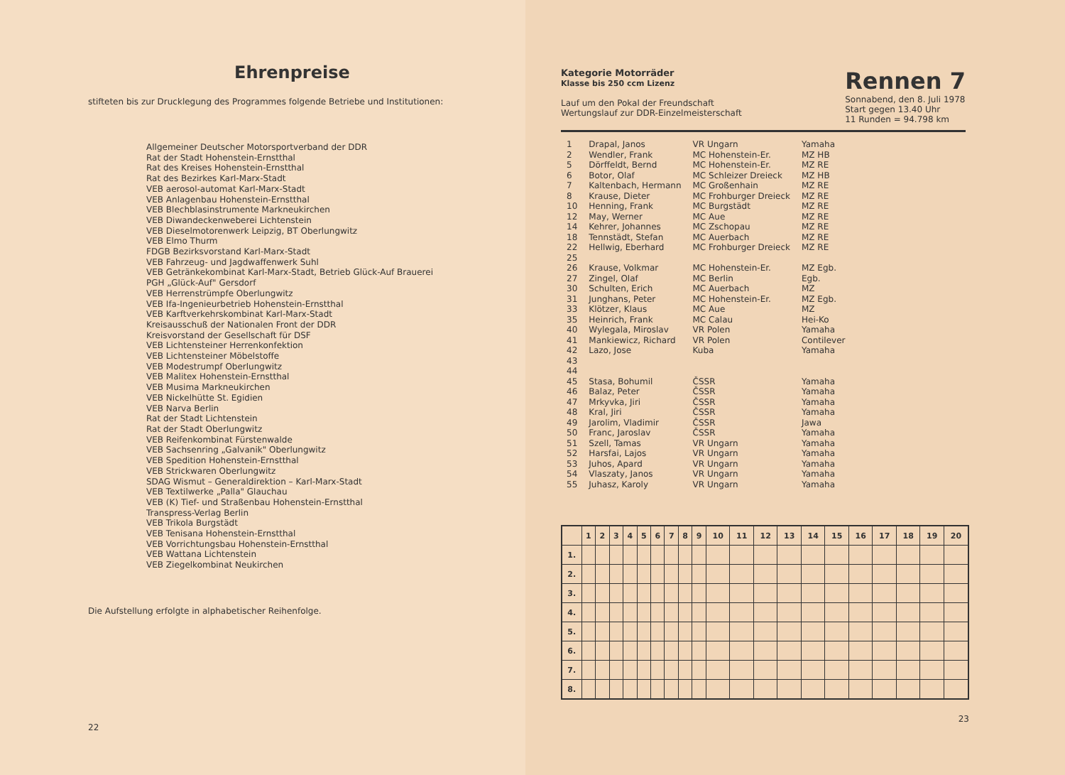Ehrenpreise
stifteten bis zur Drucklegung des Programmes folgende Betriebe und Institutionen:
Allgemeiner Deutscher Motorsportverband der DDR
Rat der Stadt Hohenstein-Ernstthal
Rat des Kreises Hohenstein-Ernstthal
Rat des Bezirkes Karl-Marx-Stadt
VEB aerosol-automat Karl-Marx-Stadt
VEB Anlagenbau Hohenstein-Ernstthal
VEB Blechblasinstrumente Markneukirchen
VEB Diwandeckenweberei Lichtenstein
VEB Dieselmotorenwerk Leipzig, BT Oberlungwitz
VEB Elmo Thurm
FDGB Bezirksvorstand Karl-Marx-Stadt
VEB Fahrzeug- und Jagdwaffenwerk Suhl
VEB Getränkekombinat Karl-Marx-Stadt, Betrieb Glück-Auf Brauerei
PGH „Glück-Auf" Gersdorf
VEB Herrenstrümpfe Oberlungwitz
VEB Ifa-Ingenieurbetrieb Hohenstein-Ernstthal
VEB Karftverkehrskombinat Karl-Marx-Stadt
Kreisausschuß der Nationalen Front der DDR
Kreisvorstand der Gesellschaft für DSF
VEB Lichtensteiner Herrenkonfektion
VEB Lichtensteiner Möbelstoffe
VEB Modestrumpf Oberlungwitz
VEB Malitex Hohenstein-Ernstthal
VEB Musima Markneukirchen
VEB Nickelhütte St. Egidien
VEB Narva Berlin
Rat der Stadt Lichtenstein
Rat der Stadt Oberlungwitz
VEB Reifenkombinat Fürstenwalde
VEB Sachsenring „Galvanik" Oberlungwitz
VEB Spedition Hohenstein-Ernstthal
VEB Strickwaren Oberlungwitz
SDAG Wismut – Generaldirektion – Karl-Marx-Stadt
VEB Textilwerke „Palla" Glauchau
VEB (K) Tief- und Straßenbau Hohenstein-Ernstthal
Transpress-Verlag Berlin
VEB Trikola Burgstädt
VEB Tenisana Hohenstein-Ernstthal
VEB Vorrichtungsbau Hohenstein-Ernstthal
VEB Wattana Lichtenstein
VEB Ziegelkombinat Neukirchen
Die Aufstellung erfolgte in alphabetischer Reihenfolge.
22
Kategorie Motorräder
Klasse bis 250 ccm Lizenz
Lauf um den Pokal der Freundschaft
Wertungslauf zur DDR-Einzelmeisterschaft
Rennen 7
Sonnabend, den 8. Juli 1978
Start gegen 13.40 Uhr
11 Runden = 94.798 km
| 1 | Drapal, Janos | VR Ungarn | Yamaha |
| 2 | Wendler, Frank | MC Hohenstein-Er. | MZ HB |
| 5 | Dörffeldt, Bernd | MC Hohenstein-Er. | MZ RE |
| 6 | Botor, Olaf | MC Schleizer Dreieck | MZ HB |
| 7 | Kaltenbach, Hermann | MC Großenhain | MZ RE |
| 8 | Krause, Dieter | MC Frohburger Dreieck | MZ RE |
| 10 | Henning, Frank | MC Burgstädt | MZ RE |
| 12 | May, Werner | MC Aue | MZ RE |
| 14 | Kehrer, Johannes | MC Zschopau | MZ RE |
| 18 | Tennstädt, Stefan | MC Auerbach | MZ RE |
| 22 | Hellwig, Eberhard | MC Frohburger Dreieck | MZ RE |
| 25 | | | |
| 26 | Krause, Volkmar | MC Hohenstein-Er. | MZ Egb. |
| 27 | Zingel, Olaf | MC Berlin | Egb. |
| 30 | Schulten, Erich | MC Auerbach | MZ |
| 31 | Junghans, Peter | MC Hohenstein-Er. | MZ Egb. |
| 33 | Klötzer, Klaus | MC Aue | MZ |
| 35 | Heinrich, Frank | MC Calau | Hei-Ko |
| 40 | Wylegala, Miroslav | VR Polen | Yamaha |
| 41 | Mankiewicz, Richard | VR Polen | Contilever |
| 42 | Lazo, Jose | Kuba | Yamaha |
| 43 | | | |
| 44 | | | |
| 45 | Stasa, Bohumil | ČSSR | Yamaha |
| 46 | Balaz, Peter | ČSSR | Yamaha |
| 47 | Mrkyvka, Jiri | ČSSR | Yamaha |
| 48 | Kral, Jiri | ČSSR | Yamaha |
| 49 | Jarolim, Vladimir | ČSSR | Jawa |
| 50 | Franc, Jaroslav | ČSSR | Yamaha |
| 51 | Szell, Tamas | VR Ungarn | Yamaha |
| 52 | Harsfai, Lajos | VR Ungarn | Yamaha |
| 53 | Juhos, Apard | VR Ungarn | Yamaha |
| 54 | Vlaszaty, Janos | VR Ungarn | Yamaha |
| 55 | Juhasz, Karoly | VR Ungarn | Yamaha |
| | 1 | 2 | 3 | 4 | 5 | 6 | 7 | 8 | 9 | 10 | 11 | 12 | 13 | 14 | 15 | 16 | 17 | 18 | 19 | 20 |
| --- | --- | --- | --- | --- | --- | --- | --- | --- | --- | --- | --- | --- | --- | --- | --- | --- | --- | --- | --- | --- |
| 1. | | | | | | | | | | | | | | | | | | | | |
| 2. | | | | | | | | | | | | | | | | | | | | |
| 3. | | | | | | | | | | | | | | | | | | | | |
| 4. | | | | | | | | | | | | | | | | | | | | |
| 5. | | | | | | | | | | | | | | | | | | | | |
| 6. | | | | | | | | | | | | | | | | | | | | |
| 7. | | | | | | | | | | | | | | | | | | | | |
| 8. | | | | | | | | | | | | | | | | | | | | |
23